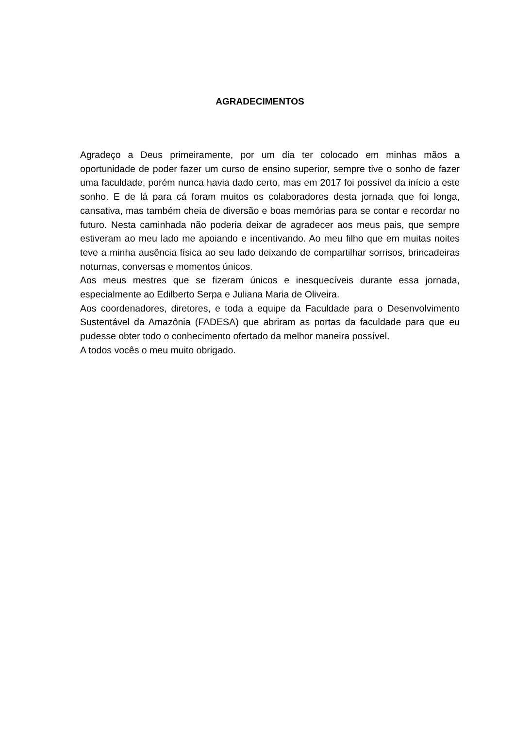AGRADECIMENTOS
Agradeço a Deus primeiramente, por um dia ter colocado em minhas mãos a oportunidade de poder fazer um curso de ensino superior, sempre tive o sonho de fazer uma faculdade, porém nunca havia dado certo, mas em 2017 foi possível da início a este sonho. E de lá para cá foram muitos os colaboradores desta jornada que foi longa, cansativa, mas também cheia de diversão e boas memórias para se contar e recordar no futuro. Nesta caminhada não poderia deixar de agradecer aos meus pais, que sempre estiveram ao meu lado me apoiando e incentivando. Ao meu filho que em muitas noites teve a minha ausência física ao seu lado deixando de compartilhar sorrisos, brincadeiras noturnas, conversas e momentos únicos.
Aos meus mestres que se fizeram únicos e inesquecíveis durante essa jornada, especialmente ao Edilberto Serpa e Juliana Maria de Oliveira.
Aos coordenadores, diretores, e toda a equipe da Faculdade para o Desenvolvimento Sustentável da Amazônia (FADESA) que abriram as portas da faculdade para que eu pudesse obter todo o conhecimento ofertado da melhor maneira possível.
A todos vocês o meu muito obrigado.